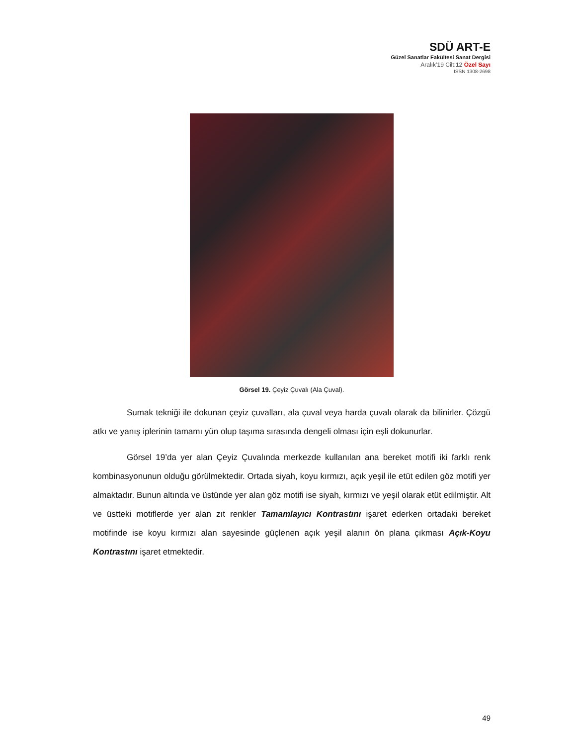SDÜ ART-E
Güzel Sanatlar Fakültesi Sanat Dergisi
Aralık’19 Cilt:12 Özel Sayı
ISSN 1308-2698
Görsel 19. Çeyiz Çuvalı (Ala Çuval).
Sumak tekniği ile dokunan çeyiz çuvalları, ala çuval veya harda çuvalı olarak da bilinirler. Çözgü atkı ve yanış iplerinin tamamı yün olup taşıma sırasında dengeli olması için eşli dokunurlar.
Görsel 19’da yer alan Çeyiz Çuvalında merkezde kullanılan ana bereket motifi iki farklı renk kombinasyonunun olduğu görülmektedir. Ortada siyah, koyu kırmızı, açık yeşil ile etüt edilen göz motifi yer almaktadır. Bunun altında ve üstünde yer alan göz motifi ise siyah, kırmızı ve yeşil olarak etüt edilmiştir. Alt ve üstteki motiflerde yer alan zıt renkler Tamamlayıcı Kontrastını işaret ederken ortadaki bereket motifinde ise koyu kırmızı alan sayesinde güçlenen açık yeşil alanın ön plana çıkması Açık-Koyu Kontrastını işaret etmektedir.
49